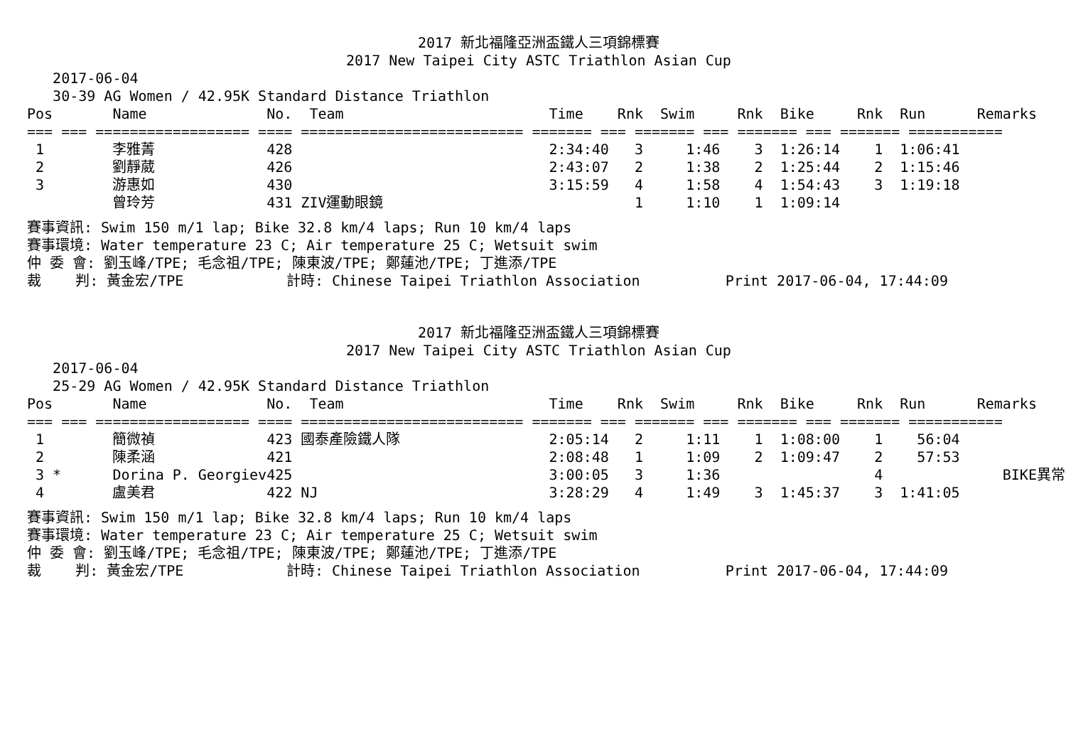2017 新北福隆亞洲盃鐵人三項錦標賽
2017 New Taipei City ASTC Triathlon Asian Cup
2017-06-04 30-39 AG Women / 42.95K Standard Distance Triathlon
| Pos | Name | No. Team | Time | Rnk | Swim | Rnk | Bike | Rnk | Run | Remarks |
| --- | --- | --- | --- | --- | --- | --- | --- | --- | --- | --- |
| === === ================== ==== ========================== ======= === ======= === ======= === ======= =========== | | | | | | | | | | |
| 1 | 李雅菁 | 428 | 2:34:40 | 3 | 1:46 | 3 | 1:26:14 | 1 | 1:06:41 | |
| 2 | 劉靜葳 | 426 | 2:43:07 | 2 | 1:38 | 2 | 1:25:44 | 2 | 1:15:46 | |
| 3 | 游惠如 | 430 | 3:15:59 | 4 | 1:58 | 4 | 1:54:43 | 3 | 1:19:18 | |
| | 曾玲芳 | 431 ZIV運動眼鏡 | | 1 | 1:10 | 1 | 1:09:14 | | | |
賽事資訊: Swim 150 m/1 lap; Bike 32.8 km/4 laps; Run 10 km/4 laps 賽事環境: Water temperature 23 C; Air temperature 25 C; Wetsuit swim 仲 委 會: 劉玉峰/TPE; 毛念祖/TPE; 陳東波/TPE; 鄭蓮池/TPE; 丁進添/TPE 裁 判: 黃金宏/TPE 計時: Chinese Taipei Triathlon Association Print 2017-06-04, 17:44:09
2017 新北福隆亞洲盃鐵人三項錦標賽
2017 New Taipei City ASTC Triathlon Asian Cup
2017-06-04 25-29 AG Women / 42.95K Standard Distance Triathlon
| Pos | Name | No. Team | Time | Rnk | Swim | Rnk | Bike | Rnk | Run | Remarks |
| --- | --- | --- | --- | --- | --- | --- | --- | --- | --- | --- |
| === === ================== ==== ========================== ======= === ======= === ======= === ======= =========== | | | | | | | | | | |
| 1 | 簡微禎 | 423 國泰產險鐵人隊 | 2:05:14 | 2 | 1:11 | 1 | 1:08:00 | 1 | 56:04 | |
| 2 | 陳柔涵 | 421 | 2:08:48 | 1 | 1:09 | 2 | 1:09:47 | 2 | 57:53 | |
| 3 * | Dorina P. Georgiev | 425 | 3:00:05 | 3 | 1:36 | | | 4 | | BIKE異常 |
| 4 | 盧美君 | 422 NJ | 3:28:29 | 4 | 1:49 | 3 | 1:45:37 | 3 | 1:41:05 | |
賽事資訊: Swim 150 m/1 lap; Bike 32.8 km/4 laps; Run 10 km/4 laps 賽事環境: Water temperature 23 C; Air temperature 25 C; Wetsuit swim 仲 委 會: 劉玉峰/TPE; 毛念祖/TPE; 陳東波/TPE; 鄭蓮池/TPE; 丁進添/TPE 裁 判: 黃金宏/TPE 計時: Chinese Taipei Triathlon Association Print 2017-06-04, 17:44:09